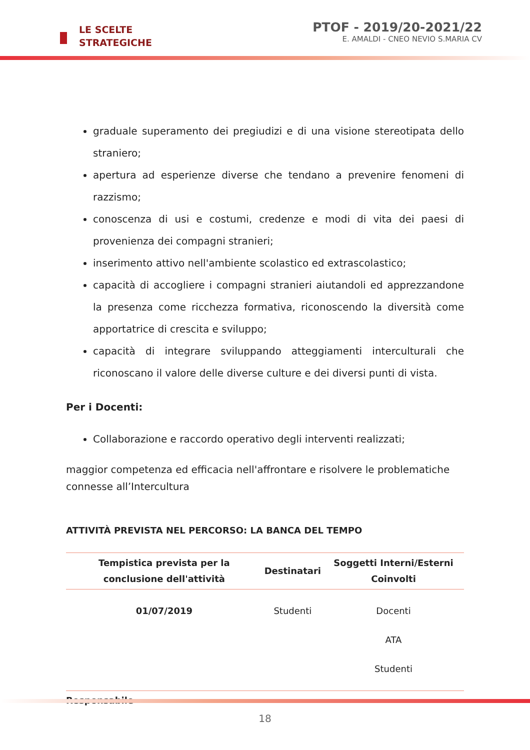LE SCELTE
STRATEGICHE
PTOF - 2019/20-2021/22
E. AMALDI - CNEO NEVIO S.MARIA CV
graduale superamento dei pregiudizi e di una visione stereotipata dello straniero;
apertura ad esperienze diverse che tendano a prevenire fenomeni di razzismo;
conoscenza di usi e costumi, credenze e modi di vita dei paesi di provenienza dei compagni stranieri;
inserimento attivo nell'ambiente scolastico ed extrascolastico;
capacità di accogliere i compagni stranieri aiutandoli ed apprezzandone la presenza come ricchezza formativa, riconoscendo la diversità come apportatrice di crescita e sviluppo;
capacità di integrare sviluppando atteggiamenti interculturali che riconoscano il valore delle diverse culture e dei diversi punti di vista.
Per i Docenti:
Collaborazione e raccordo operativo degli interventi realizzati;
maggior competenza ed efficacia nell'affrontare e risolvere le problematiche connesse all’Intercultura
ATTIVITÀ PREVISTA NEL PERCORSO: LA BANCA DEL TEMPO
| Tempistica prevista per la conclusione dell'attività | Destinatari | Soggetti Interni/Esterni Coinvolti |
| --- | --- | --- |
| 01/07/2019 | Studenti | Docenti ATA Studenti |
Responsabile
18